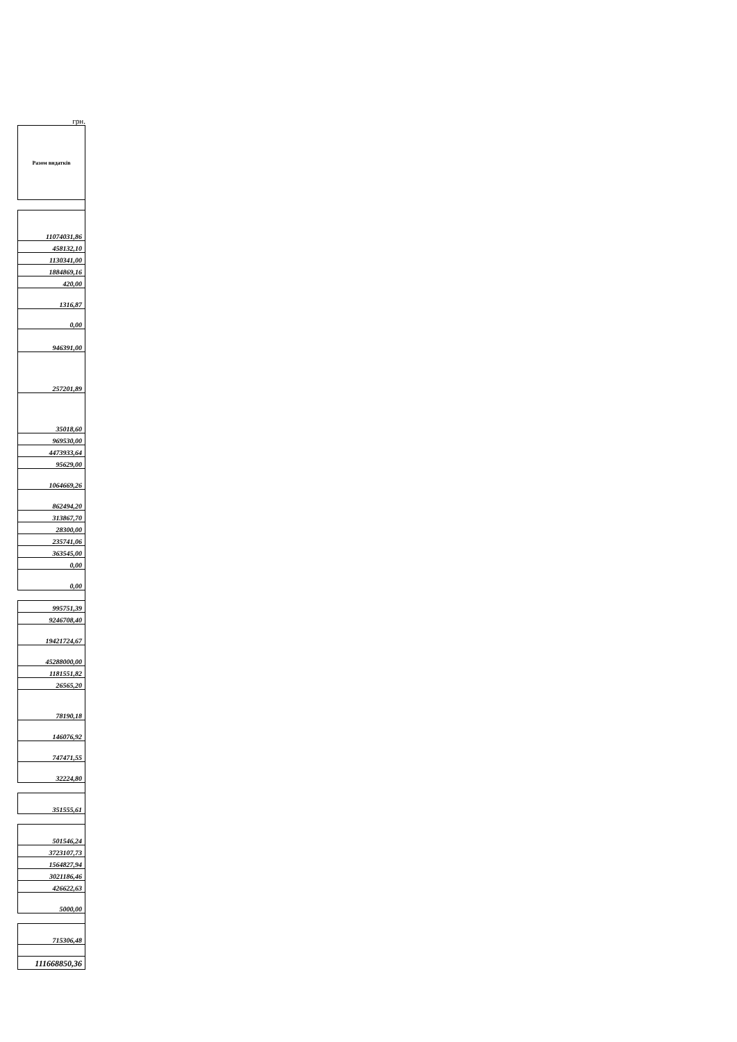грн.
| Разом видатків |
| 11074031,86 |
| 458132,10 |
| 1130341,00 |
| 1884869,16 |
| 420,00 |
| 1316,87 |
| 0,00 |
| 946391,00 |
| 257201,89 |
| 35018,60 |
| 969530,00 |
| 4473933,64 |
| 95629,00 |
| 1064669,26 |
| 862494,20 |
| 313867,70 |
| 28300,00 |
| 235741,06 |
| 363545,00 |
| 0,00 |
| 0,00 |
| 995751,39 |
| 9246708,40 |
| 19421724,67 |
| 45288000,00 |
| 1181551,82 |
| 26565,20 |
| 78190,18 |
| 146076,92 |
| 747471,55 |
| 32224,80 |
| 351555,61 |
| 501546,24 |
| 3723107,73 |
| 1564827,94 |
| 3021186,46 |
| 426622,63 |
| 5000,00 |
| 715306,48 |
| 111668850,36 |